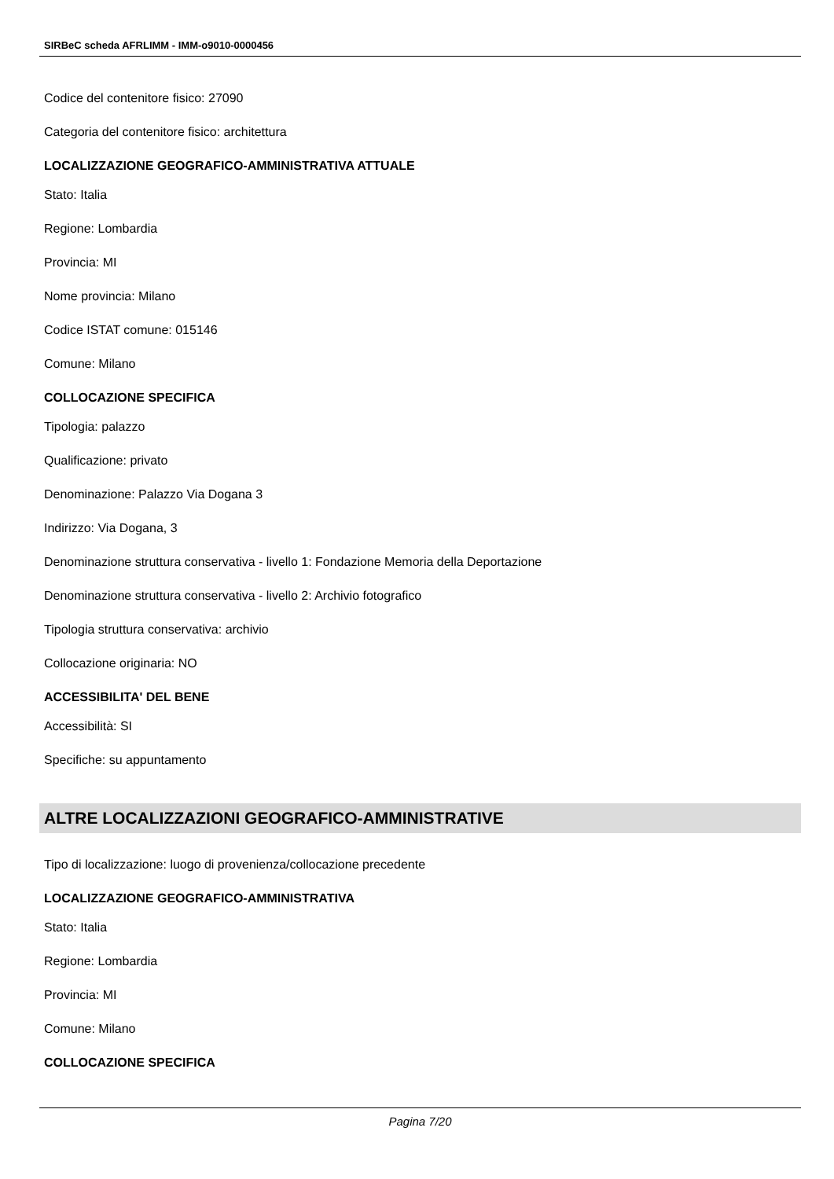SIRBeC scheda AFRLIMM - IMM-o9010-0000456
Codice del contenitore fisico: 27090
Categoria del contenitore fisico: architettura
LOCALIZZAZIONE GEOGRAFICO-AMMINISTRATIVA ATTUALE
Stato: Italia
Regione: Lombardia
Provincia: MI
Nome provincia: Milano
Codice ISTAT comune: 015146
Comune: Milano
COLLOCAZIONE SPECIFICA
Tipologia: palazzo
Qualificazione: privato
Denominazione: Palazzo Via Dogana 3
Indirizzo: Via Dogana, 3
Denominazione struttura conservativa - livello 1: Fondazione Memoria della Deportazione
Denominazione struttura conservativa - livello 2: Archivio fotografico
Tipologia struttura conservativa: archivio
Collocazione originaria: NO
ACCESSIBILITA' DEL BENE
Accessibilità: SI
Specifiche: su appuntamento
ALTRE LOCALIZZAZIONI GEOGRAFICO-AMMINISTRATIVE
Tipo di localizzazione: luogo di provenienza/collocazione precedente
LOCALIZZAZIONE GEOGRAFICO-AMMINISTRATIVA
Stato: Italia
Regione: Lombardia
Provincia: MI
Comune: Milano
COLLOCAZIONE SPECIFICA
Pagina 7/20